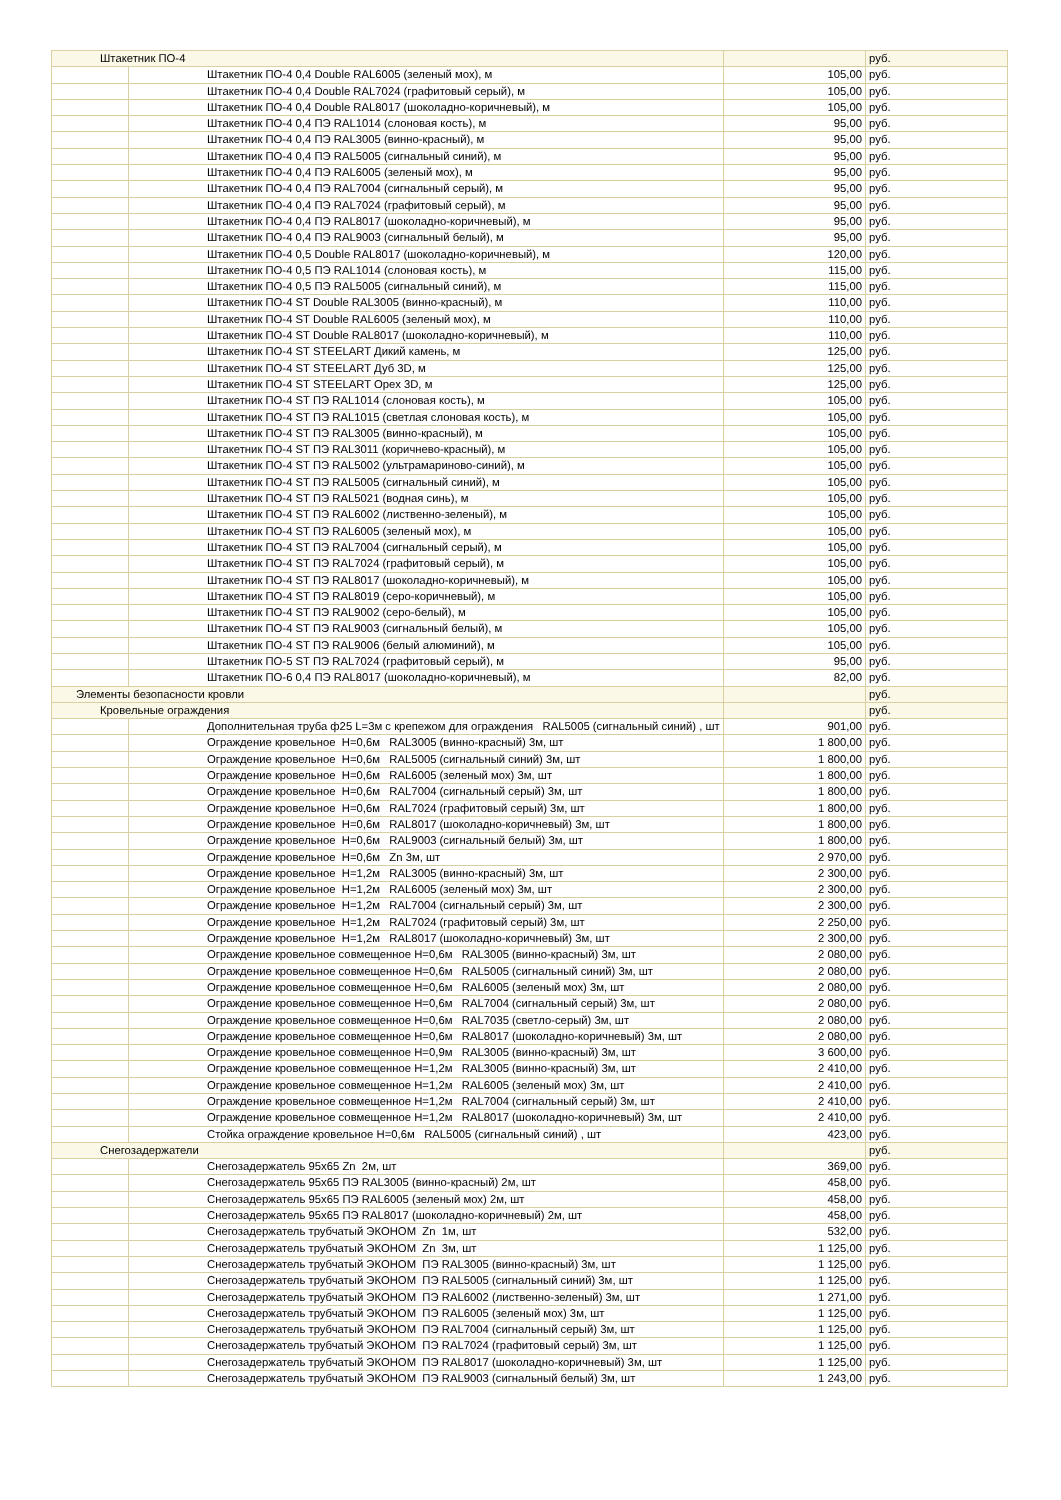| Штакетник ПО-4 | | | руб. |
| | Штакетник ПО-4 0,4 Double RAL6005 (зеленый мох), м | 105,00 | руб. |
| | Штакетник ПО-4 0,4 Double RAL7024 (графитовый серый), м | 105,00 | руб. |
| | Штакетник ПО-4 0,4 Double RAL8017 (шоколадно-коричневый), м | 105,00 | руб. |
| | Штакетник ПО-4 0,4 ПЭ RAL1014 (слоновая кость), м | 95,00 | руб. |
| | Штакетник ПО-4 0,4 ПЭ RAL3005 (винно-красный), м | 95,00 | руб. |
| | Штакетник ПО-4 0,4 ПЭ RAL5005 (сигнальный синий), м | 95,00 | руб. |
| | Штакетник ПО-4 0,4 ПЭ RAL6005 (зеленый мох), м | 95,00 | руб. |
| | Штакетник ПО-4 0,4 ПЭ RAL7004 (сигнальный серый), м | 95,00 | руб. |
| | Штакетник ПО-4 0,4 ПЭ RAL7024 (графитовый серый), м | 95,00 | руб. |
| | Штакетник ПО-4 0,4 ПЭ RAL8017 (шоколадно-коричневый), м | 95,00 | руб. |
| | Штакетник ПО-4 0,4 ПЭ RAL9003 (сигнальный белый), м | 95,00 | руб. |
| | Штакетник ПО-4 0,5 Double RAL8017 (шоколадно-коричневый), м | 120,00 | руб. |
| | Штакетник ПО-4 0,5 ПЭ RAL1014 (слоновая кость), м | 115,00 | руб. |
| | Штакетник ПО-4 0,5 ПЭ RAL5005 (сигнальный синий), м | 115,00 | руб. |
| | Штакетник ПО-4 ST Double RAL3005 (винно-красный), м | 110,00 | руб. |
| | Штакетник ПО-4 ST Double RAL6005 (зеленый мох), м | 110,00 | руб. |
| | Штакетник ПО-4 ST Double RAL8017 (шоколадно-коричневый), м | 110,00 | руб. |
| | Штакетник ПО-4 ST STEELART Дикий камень, м | 125,00 | руб. |
| | Штакетник ПО-4 ST STEELART Дуб 3D, м | 125,00 | руб. |
| | Штакетник ПО-4 ST STEELART Орех 3D, м | 125,00 | руб. |
| | Штакетник ПО-4 ST ПЭ RAL1014 (слоновая кость), м | 105,00 | руб. |
| | Штакетник ПО-4 ST ПЭ RAL1015 (светлая слоновая кость), м | 105,00 | руб. |
| | Штакетник ПО-4 ST ПЭ RAL3005 (винно-красный), м | 105,00 | руб. |
| | Штакетник ПО-4 ST ПЭ RAL3011 (коричнево-красный), м | 105,00 | руб. |
| | Штакетник ПО-4 ST ПЭ RAL5002 (ультрамариново-синий), м | 105,00 | руб. |
| | Штакетник ПО-4 ST ПЭ RAL5005 (сигнальный синий), м | 105,00 | руб. |
| | Штакетник ПО-4 ST ПЭ RAL5021 (водная синь), м | 105,00 | руб. |
| | Штакетник ПО-4 ST ПЭ RAL6002 (лиственно-зеленый), м | 105,00 | руб. |
| | Штакетник ПО-4 ST ПЭ RAL6005 (зеленый мох), м | 105,00 | руб. |
| | Штакетник ПО-4 ST ПЭ RAL7004 (сигнальный серый), м | 105,00 | руб. |
| | Штакетник ПО-4 ST ПЭ RAL7024 (графитовый серый), м | 105,00 | руб. |
| | Штакетник ПО-4 ST ПЭ RAL8017 (шоколадно-коричневый), м | 105,00 | руб. |
| | Штакетник ПО-4 ST ПЭ RAL8019 (серо-коричневый), м | 105,00 | руб. |
| | Штакетник ПО-4 ST ПЭ RAL9002 (серо-белый), м | 105,00 | руб. |
| | Штакетник ПО-4 ST ПЭ RAL9003 (сигнальный белый), м | 105,00 | руб. |
| | Штакетник ПО-4 ST ПЭ RAL9006 (белый алюминий), м | 105,00 | руб. |
| | Штакетник ПО-5 ST ПЭ RAL7024 (графитовый серый), м | 95,00 | руб. |
| | Штакетник ПО-6 0,4 ПЭ RAL8017 (шоколадно-коричневый), м | 82,00 | руб. |
| Элементы безопасности кровли | | | руб. |
| Кровельные ограждения | | | руб. |
| | Дополнительная труба ф25 L=3м с крепежом для ограждения RAL5005 (сигнальный синий) , шт | 901,00 | руб. |
| | Ограждение кровельное Н=0,6м RAL3005 (винно-красный) 3м, шт | 1 800,00 | руб. |
| | Ограждение кровельное Н=0,6м RAL5005 (сигнальный синий) 3м, шт | 1 800,00 | руб. |
| | Ограждение кровельное Н=0,6м RAL6005 (зеленый мох) 3м, шт | 1 800,00 | руб. |
| | Ограждение кровельное Н=0,6м RAL7004 (сигнальный серый) 3м, шт | 1 800,00 | руб. |
| | Ограждение кровельное Н=0,6м RAL7024 (графитовый серый) 3м, шт | 1 800,00 | руб. |
| | Ограждение кровельное Н=0,6м RAL8017 (шоколадно-коричневый) 3м, шт | 1 800,00 | руб. |
| | Ограждение кровельное Н=0,6м RAL9003 (сигнальный белый) 3м, шт | 1 800,00 | руб. |
| | Ограждение кровельное Н=0,6м Zn 3м, шт | 2 970,00 | руб. |
| | Ограждение кровельное Н=1,2м RAL3005 (винно-красный) 3м, шт | 2 300,00 | руб. |
| | Ограждение кровельное Н=1,2м RAL6005 (зеленый мох) 3м, шт | 2 300,00 | руб. |
| | Ограждение кровельное Н=1,2м RAL7004 (сигнальный серый) 3м, шт | 2 300,00 | руб. |
| | Ограждение кровельное Н=1,2м RAL7024 (графитовый серый) 3м, шт | 2 250,00 | руб. |
| | Ограждение кровельное Н=1,2м RAL8017 (шоколадно-коричневый) 3м, шт | 2 300,00 | руб. |
| | Ограждение кровельное совмещенное Н=0,6м RAL3005 (винно-красный) 3м, шт | 2 080,00 | руб. |
| | Ограждение кровельное совмещенное Н=0,6м RAL5005 (сигнальный синий) 3м, шт | 2 080,00 | руб. |
| | Ограждение кровельное совмещенное Н=0,6м RAL6005 (зеленый мох) 3м, шт | 2 080,00 | руб. |
| | Ограждение кровельное совмещенное Н=0,6м RAL7004 (сигнальный серый) 3м, шт | 2 080,00 | руб. |
| | Ограждение кровельное совмещенное Н=0,6м RAL7035 (светло-серый) 3м, шт | 2 080,00 | руб. |
| | Ограждение кровельное совмещенное Н=0,6м RAL8017 (шоколадно-коричневый) 3м, шт | 2 080,00 | руб. |
| | Ограждение кровельное совмещенное Н=0,9м RAL3005 (винно-красный) 3м, шт | 3 600,00 | руб. |
| | Ограждение кровельное совмещенное Н=1,2м RAL3005 (винно-красный) 3м, шт | 2 410,00 | руб. |
| | Ограждение кровельное совмещенное Н=1,2м RAL6005 (зеленый мох) 3м, шт | 2 410,00 | руб. |
| | Ограждение кровельное совмещенное Н=1,2м RAL7004 (сигнальный серый) 3м, шт | 2 410,00 | руб. |
| | Ограждение кровельное совмещенное Н=1,2м RAL8017 (шоколадно-коричневый) 3м, шт | 2 410,00 | руб. |
| | Стойка ограждение кровельное Н=0,6м RAL5005 (сигнальный синий) , шт | 423,00 | руб. |
| Снегозадержатели | | | руб. |
| | Снегозадержатель 95х65 Zn 2м, шт | 369,00 | руб. |
| | Снегозадержатель 95х65 ПЭ RAL3005 (винно-красный) 2м, шт | 458,00 | руб. |
| | Снегозадержатель 95х65 ПЭ RAL6005 (зеленый мох) 2м, шт | 458,00 | руб. |
| | Снегозадержатель 95х65 ПЭ RAL8017 (шоколадно-коричневый) 2м, шт | 458,00 | руб. |
| | Снегозадержатель трубчатый ЭКОНОМ Zn 1м, шт | 532,00 | руб. |
| | Снегозадержатель трубчатый ЭКОНОМ Zn 3м, шт | 1 125,00 | руб. |
| | Снегозадержатель трубчатый ЭКОНОМ ПЭ RAL3005 (винно-красный) 3м, шт | 1 125,00 | руб. |
| | Снегозадержатель трубчатый ЭКОНОМ ПЭ RAL5005 (сигнальный синий) 3м, шт | 1 125,00 | руб. |
| | Снегозадержатель трубчатый ЭКОНОМ ПЭ RAL6002 (лиственно-зеленый) 3м, шт | 1 271,00 | руб. |
| | Снегозадержатель трубчатый ЭКОНОМ ПЭ RAL6005 (зеленый мох) 3м, шт | 1 125,00 | руб. |
| | Снегозадержатель трубчатый ЭКОНОМ ПЭ RAL7004 (сигнальный серый) 3м, шт | 1 125,00 | руб. |
| | Снегозадержатель трубчатый ЭКОНОМ ПЭ RAL7024 (графитовый серый) 3м, шт | 1 125,00 | руб. |
| | Снегозадержатель трубчатый ЭКОНОМ ПЭ RAL8017 (шоколадно-коричневый) 3м, шт | 1 125,00 | руб. |
| | Снегозадержатель трубчатый ЭКОНОМ ПЭ RAL9003 (сигнальный белый) 3м, шт | 1 243,00 | руб. |